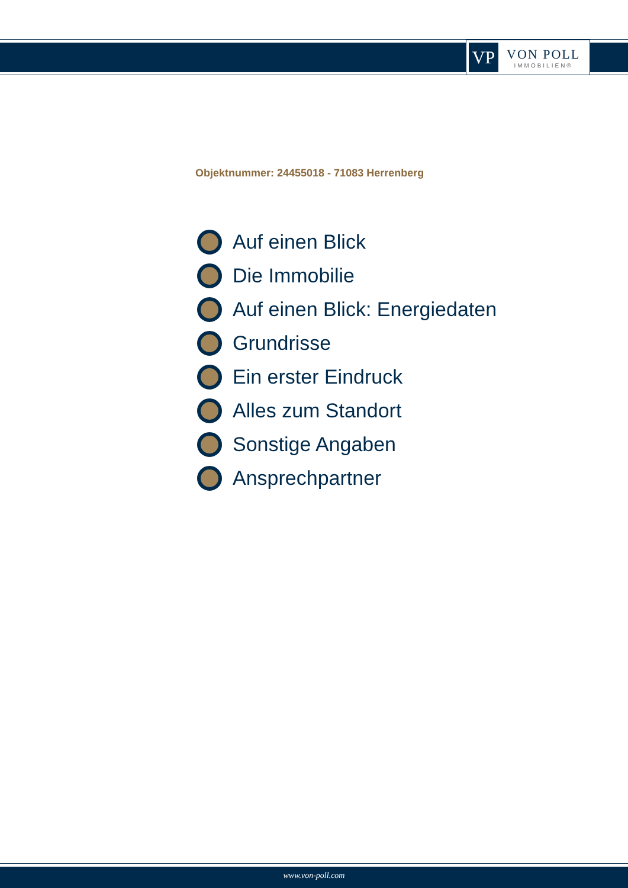VP
VON POLL
IMMOBILIEN®
Objektnummer: 24455018 - 71083 Herrenberg
Auf einen Blick
Die Immobilie
Auf einen Blick: Energiedaten
Grundrisse
Ein erster Eindruck
Alles zum Standort
Sonstige Angaben
Ansprechpartner
www.von-poll.com